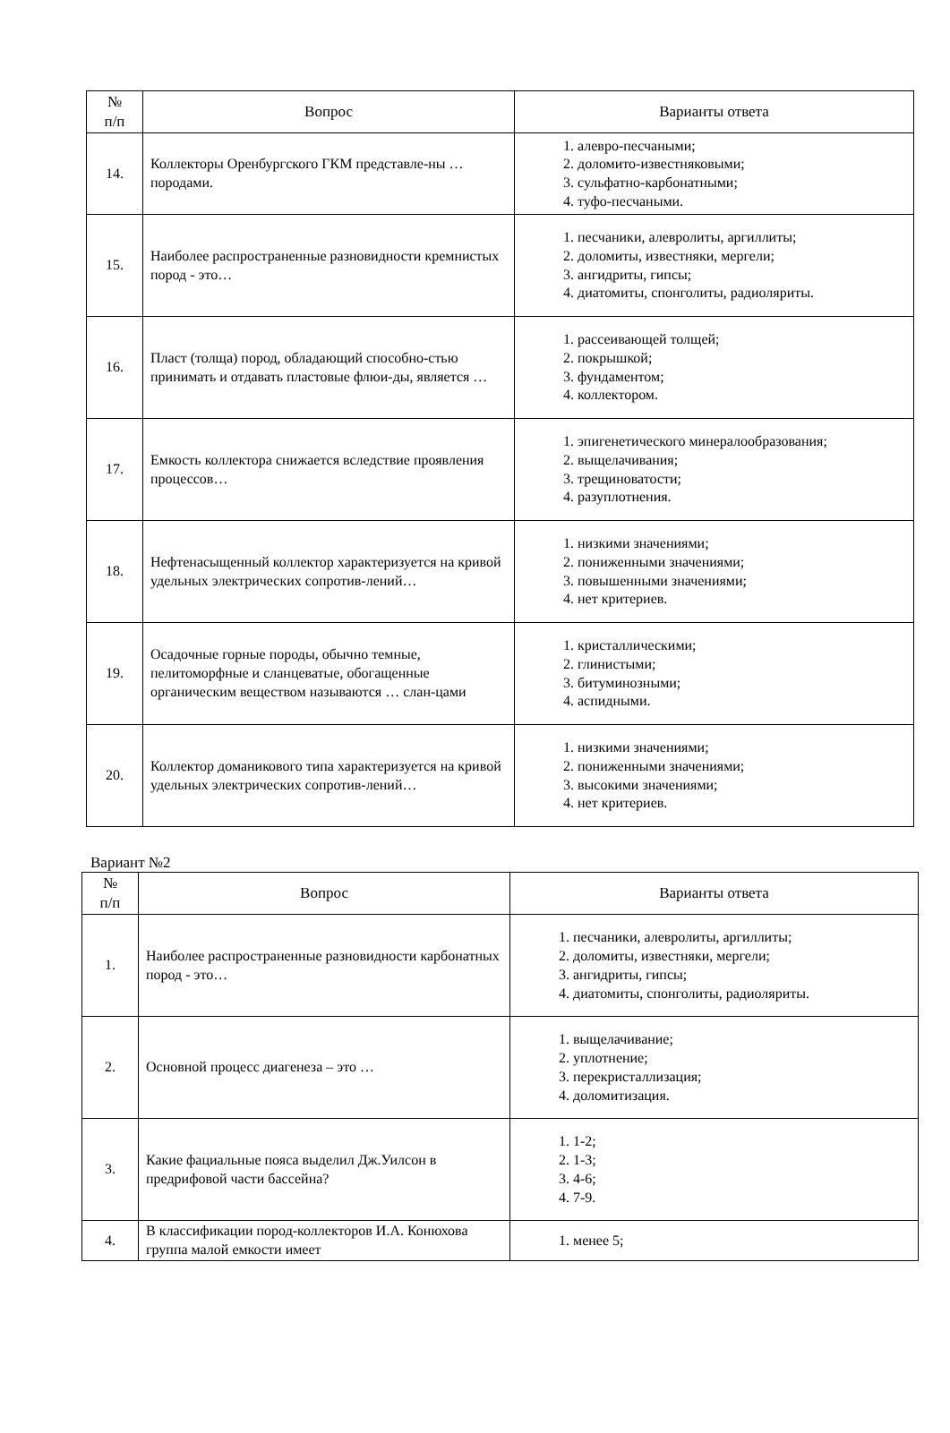| № п/п | Вопрос | Варианты ответа |
| --- | --- | --- |
| 14. | Коллекторы Оренбургского ГКМ представле-ны … породами. | 1. алевро-песчаными; 2. доломито-известняковыми; 3. сульфатно-карбонатными; 4. туфо-песчаными. |
| 15. | Наиболее распространенные разновидности кремнистых пород - это… | 1. песчаники, алевролиты, аргиллиты; 2. доломиты, известняки, мергели; 3. ангидриты, гипсы; 4. диатомиты, спонголиты, радиоляриты. |
| 16. | Пласт (толща) пород, обладающий способно-стью принимать и отдавать пластовые флюи-ды, является … | 1. рассеивающей толщей; 2. покрышкой; 3. фундаментом; 4. коллектором. |
| 17. | Емкость коллектора снижается вследствие проявления процессов… | 1. эпигенетического минералообразования; 2. выщелачивания; 3. трещиноватости; 4. разуплотнения. |
| 18. | Нефтенасыщенный коллектор характеризуется на кривой удельных электрических сопротив-лений… | 1. низкими значениями; 2. пониженными значениями; 3. повышенными значениями; 4. нет критериев. |
| 19. | Осадочные горные породы, обычно темные, пелитоморфные и сланцеватые, обогащенные органическим веществом называются … слан-цами | 1. кристаллическими; 2. глинистыми; 3. битуминозными; 4. аспидными. |
| 20. | Коллектор доманикового типа характеризуется на кривой удельных электрических сопротив-лений… | 1. низкими значениями; 2. пониженными значениями; 3. высокими значениями; 4. нет критериев. |
Вариант №2
| № п/п | Вопрос | Варианты ответа |
| --- | --- | --- |
| 1. | Наиболее распространенные разновидности карбонатных пород - это… | 1. песчаники, алевролиты, аргиллиты; 2. доломиты, известняки, мергели; 3. ангидриты, гипсы; 4. диатомиты, спонголиты, радиоляриты. |
| 2. | Основной процесс диагенеза – это … | 1. выщелачивание; 2. уплотнение; 3. перекристаллизация; 4. доломитизация. |
| 3. | Какие фациальные пояса выделил Дж.Уилсон в предрифовой части бассейна? | 1. 1-2; 2. 1-3; 3. 4-6; 4. 7-9. |
| 4. | В классификации пород-коллекторов И.А. Конюхова группа малой емкости имеет | 1. менее 5; |